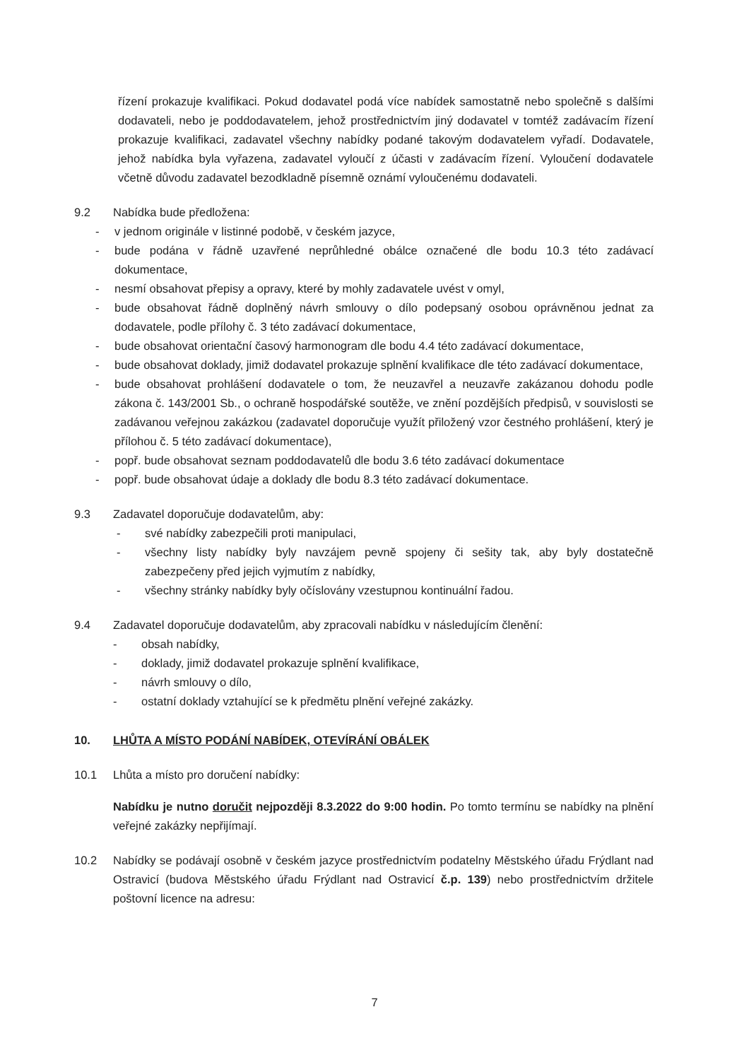řízení prokazuje kvalifikaci. Pokud dodavatel podá více nabídek samostatně nebo společně s dalšími dodavateli, nebo je poddodavatelem, jehož prostřednictvím jiný dodavatel v tomtéž zadávacím řízení prokazuje kvalifikaci, zadavatel všechny nabídky podané takovým dodavatelem vyřadí. Dodavatele, jehož nabídka byla vyřazena, zadavatel vyloučí z účasti v zadávacím řízení. Vyloučení dodavatele včetně důvodu zadavatel bezodkladně písemně oznámí vyloučenému dodavateli.
9.2 Nabídka bude předložena:
- v jednom originále v listinné podobě, v českém jazyce,
- bude podána v řádně uzavřené neprůhledné obálce označené dle bodu 10.3 této zadávací dokumentace,
- nesmí obsahovat přepisy a opravy, které by mohly zadavatele uvést v omyl,
- bude obsahovat řádně doplněný návrh smlouvy o dílo podepsaný osobou oprávněnou jednat za dodavatele, podle přílohy č. 3 této zadávací dokumentace,
- bude obsahovat orientační časový harmonogram dle bodu 4.4 této zadávací dokumentace,
- bude obsahovat doklady, jimiž dodavatel prokazuje splnění kvalifikace dle této zadávací dokumentace,
- bude obsahovat prohlášení dodavatele o tom, že neuzavřel a neuzavře zakázanou dohodu podle zákona č. 143/2001 Sb., o ochraně hospodářské soutěže, ve znění pozdějších předpisů, v souvislosti se zadávanou veřejnou zakázkou (zadavatel doporučuje využít přiložený vzor čestného prohlášení, který je přílohou č. 5 této zadávací dokumentace),
- popř. bude obsahovat seznam poddodavatelů dle bodu 3.6 této zadávací dokumentace
- popř. bude obsahovat údaje a doklady dle bodu 8.3 této zadávací dokumentace.
9.3 Zadavatel doporučuje dodavatelům, aby:
- své nabídky zabezpečili proti manipulaci,
- všechny listy nabídky byly navzájem pevně spojeny či sešity tak, aby byly dostatečně zabezpečeny před jejich vyjmutím z nabídky,
- všechny stránky nabídky byly očíslovány vzestupnou kontinuální řadou.
9.4 Zadavatel doporučuje dodavatelům, aby zpracovali nabídku v následujícím členění:
- obsah nabídky,
- doklady, jimiž dodavatel prokazuje splnění kvalifikace,
- návrh smlouvy o dílo,
- ostatní doklady vztahující se k předmětu plnění veřejné zakázky.
10. LHŮTA A MÍSTO PODÁNÍ NABÍDEK, OTEVÍRÁNÍ OBÁLEK
10.1 Lhůta a místo pro doručení nabídky:
Nabídku je nutno doručit nejpozději 8.3.2022 do 9:00 hodin. Po tomto termínu se nabídky na plnění veřejné zakázky nepřijímají.
10.2 Nabídky se podávají osobně v českém jazyce prostřednictvím podatelny Městského úřadu Frýdlant nad Ostravicí (budova Městského úřadu Frýdlant nad Ostravicí č.p. 139) nebo prostřednictvím držitele poštovní licence na adresu:
7